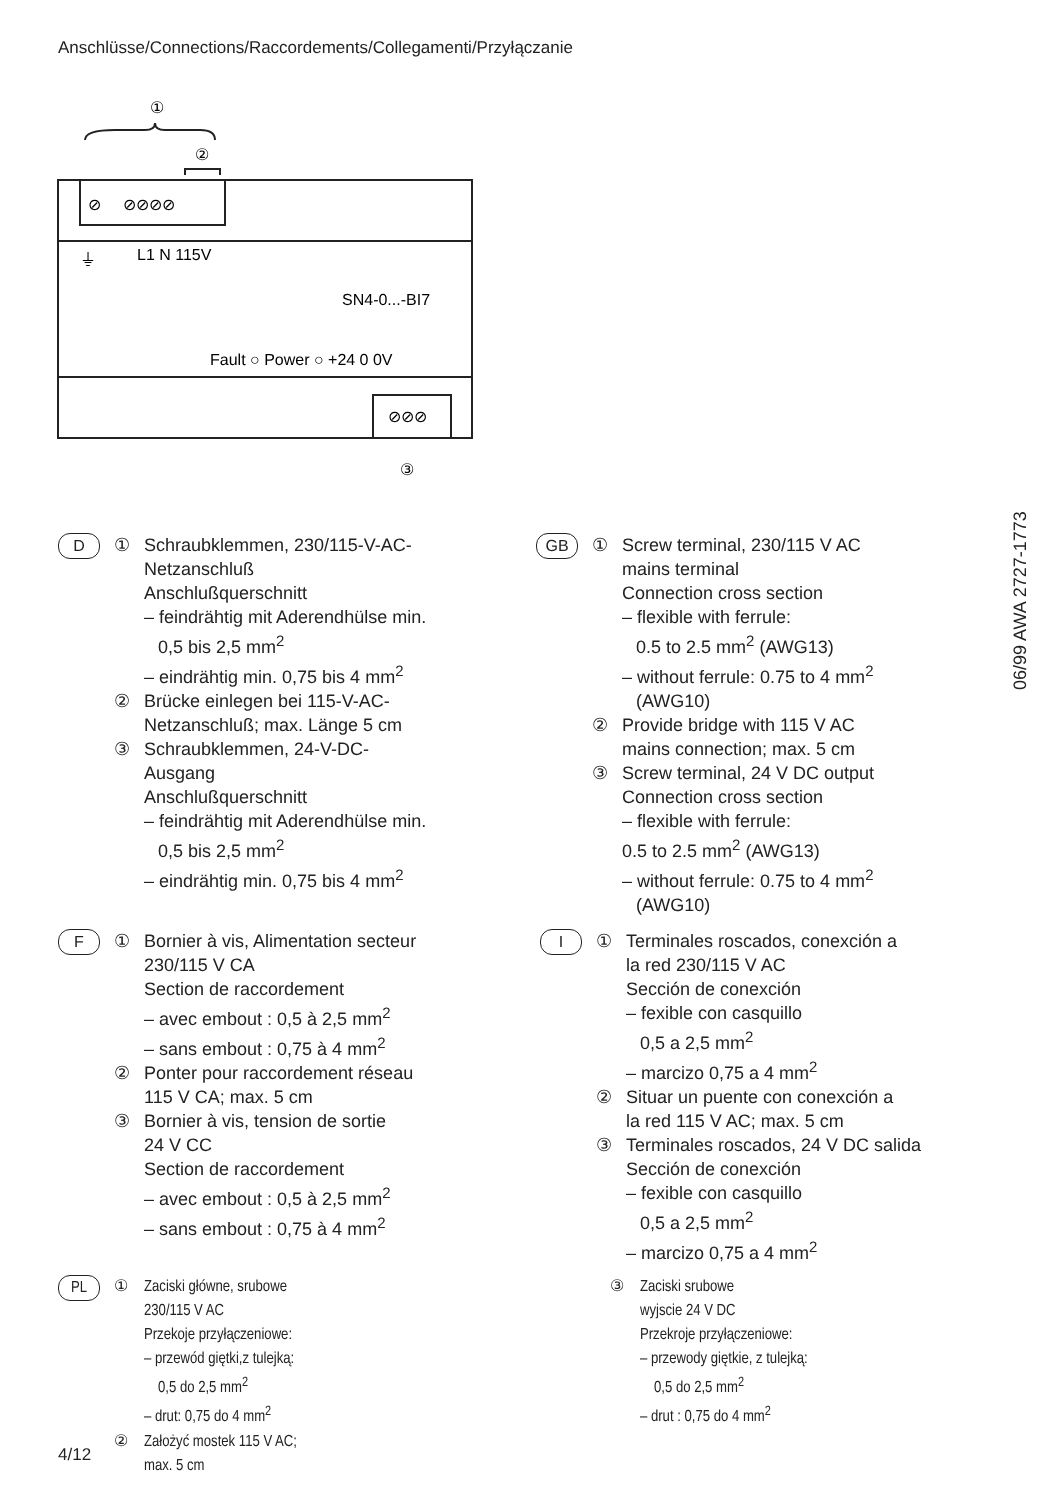Anschlüsse/Connections/Raccordements/Collegamenti/Przyłączanie
①
②
⊘ ⊘⊘⊘⊘
⏚
L1 N 115V
SN4-0...-BI7
Fault ○ Power ○ +24 0 0V
⊘⊘⊘
③
06/99 AWA 2727-1773
D
① Schraubklemmen, 230/115-V-AC-
Netzanschluß
Anschlußquerschnitt
– feindrähtig mit Aderendhülse min.
0,5 bis 2,5 mm<sup>2</sup>
– eindrähtig min. 0,75 bis 4 mm<sup>2</sup>
② Brücke einlegen bei 115-V-AC-
Netzanschluß; max. Länge 5 cm
③ Schraubklemmen, 24-V-DC-
Ausgang
Anschlußquerschnitt
– feindrähtig mit Aderendhülse min.
0,5 bis 2,5 mm<sup>2</sup>
– eindrähtig min. 0,75 bis 4 mm<sup>2</sup>
GB
① Screw terminal, 230/115 V AC
mains terminal
Connection cross section
– flexible with ferrule:
0.5 to 2.5 mm<sup>2</sup> (AWG13)
– without ferrule: 0.75 to 4 mm<sup>2</sup>
(AWG10)
② Provide bridge with 115 V AC
mains connection; max. 5 cm
③ Screw terminal, 24 V DC output
Connection cross section
– flexible with ferrule:
0.5 to 2.5 mm<sup>2</sup> (AWG13)
– without ferrule: 0.75 to 4 mm<sup>2</sup>
(AWG10)
F
① Bornier à vis, Alimentation secteur
230/115 V CA
Section de raccordement
– avec embout : 0,5 à 2,5 mm<sup>2</sup>
– sans embout : 0,75 à 4 mm<sup>2</sup>
② Ponter pour raccordement réseau
115 V CA; max. 5 cm
③ Bornier à vis, tension de sortie
24 V CC
Section de raccordement
– avec embout : 0,5 à 2,5 mm<sup>2</sup>
– sans embout : 0,75 à 4 mm<sup>2</sup>
I
① Terminales roscados, conexción a
la red 230/115 V AC
Sección de conexción
– fexible con casquillo
0,5 a 2,5 mm<sup>2</sup>
– marcizo 0,75 a 4 mm<sup>2</sup>
② Situar un puente con conexción a
la red 115 V AC; max. 5 cm
③ Terminales roscados, 24 V DC salida
Sección de conexción
– fexible con casquillo
0,5 a 2,5 mm<sup>2</sup>
– marcizo 0,75 a 4 mm<sup>2</sup>
PL
① Zaciski główne, srubowe
230/115 V AC
Przekoje przyłączeniowe:
– przewód giętki,z tulejką:
0,5 do 2,5 mm<sup>2</sup>
– drut: 0,75 do 4 mm<sup>2</sup>
② Założyć mostek 115 V AC;
max. 5 cm
③ Zaciski srubowe
wyjscie 24 V DC
Przekroje przyłączeniowe:
– przewody giętkie, z tulejką:
0,5 do 2,5 mm<sup>2</sup>
– drut : 0,75 do 4 mm<sup>2</sup>
4/12